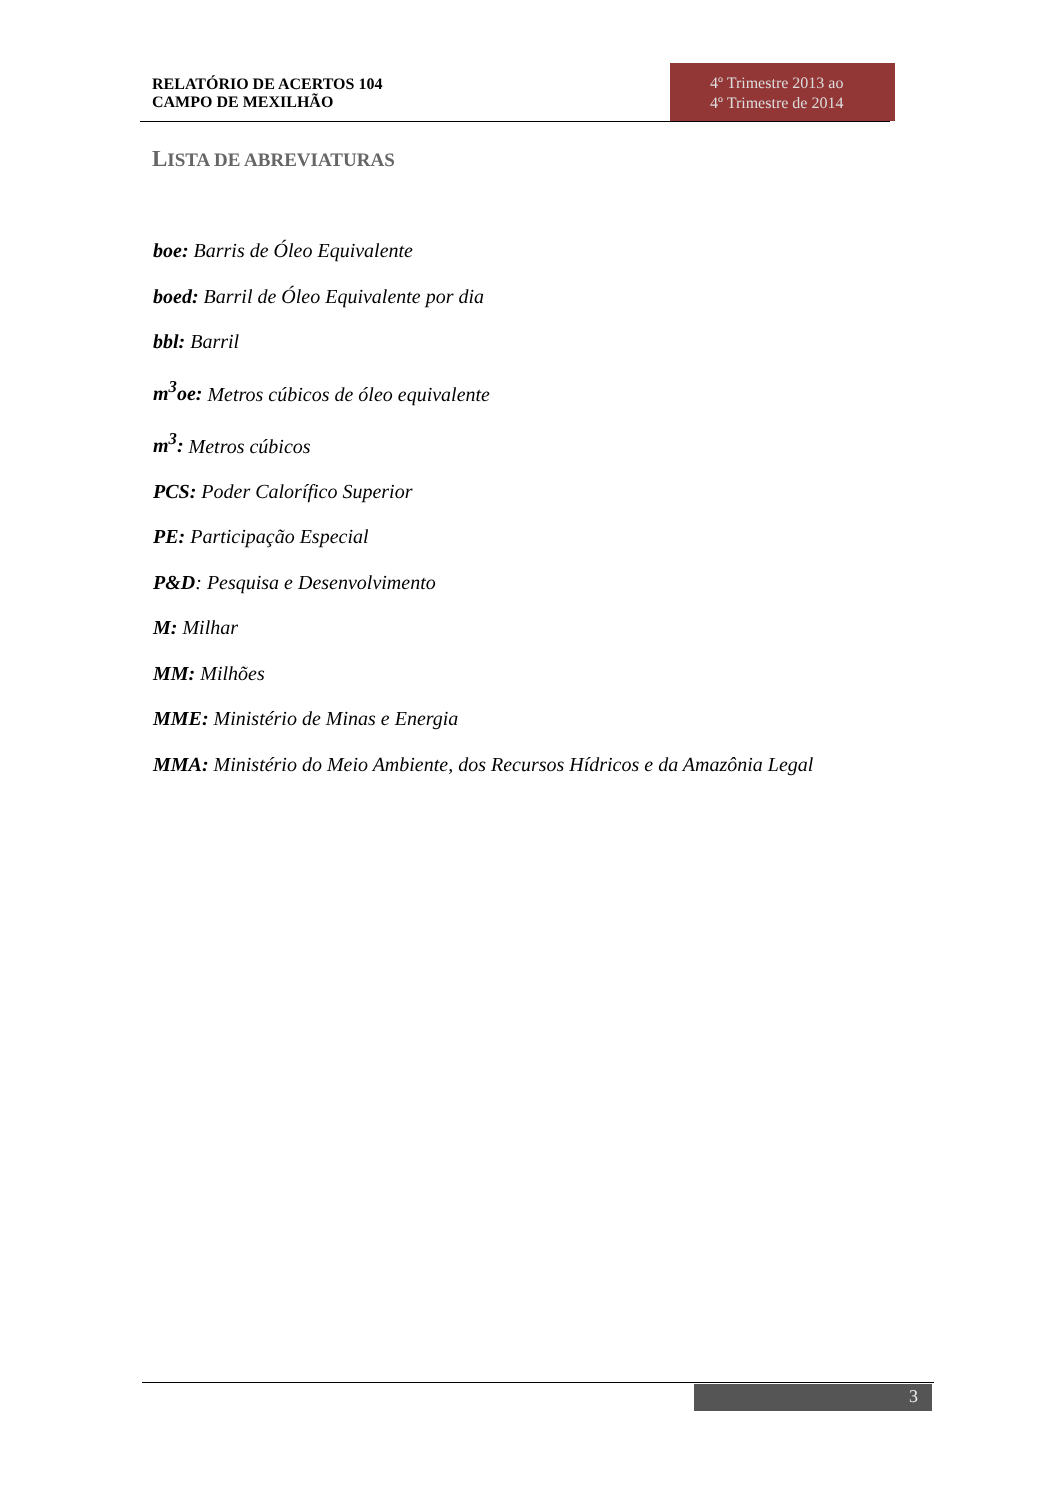RELATÓRIO DE ACERTOS 104
CAMPO DE MEXILHÃO
4º Trimestre 2013 ao
4º Trimestre de 2014
LISTA DE ABREVIATURAS
boe: Barris de Óleo Equivalente
boed: Barril de Óleo Equivalente por dia
bbl: Barril
m<sup>3</sup>oe: Metros cúbicos de óleo equivalente
m<sup>3</sup>: Metros cúbicos
PCS: Poder Calorífico Superior
PE: Participação Especial
P&D: Pesquisa e Desenvolvimento
M: Milhar
MM: Milhões
MME: Ministério de Minas e Energia
MMA: Ministério do Meio Ambiente, dos Recursos Hídricos e da Amazônia Legal
3